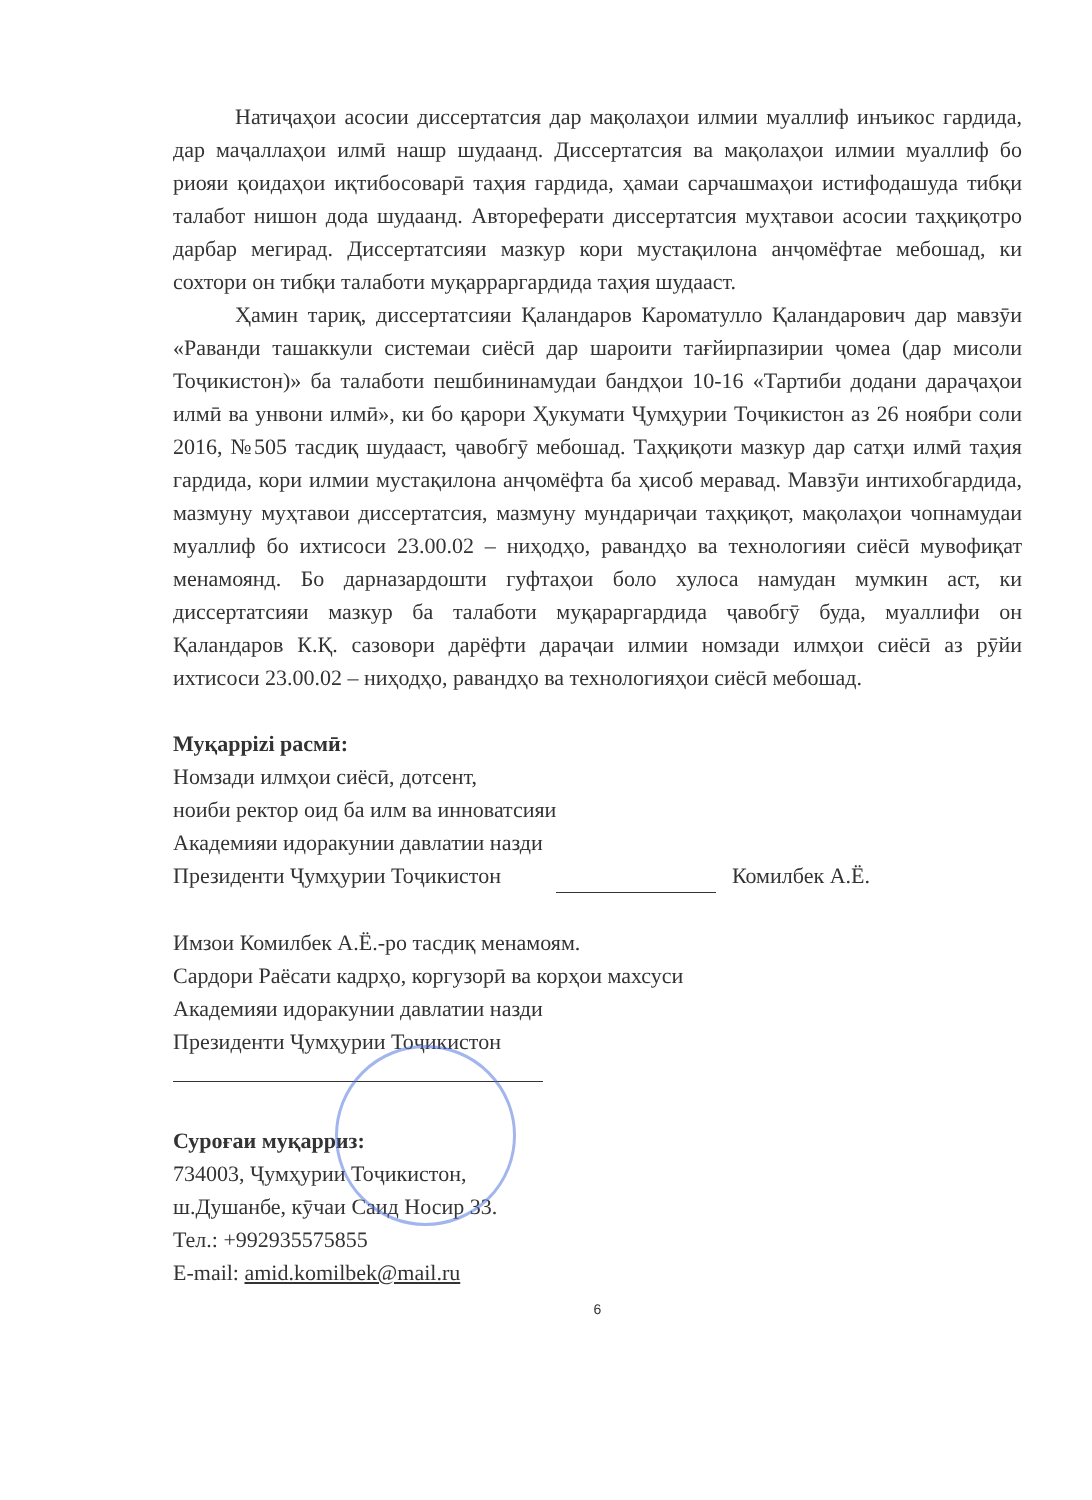Натиҷаҳои асосии диссертатсия дар мақолаҳои илмии муаллиф инъикос гардида, дар маҷаллаҳои илмӣ нашр шудаанд. Диссертатсия ва мақолаҳои илмии муаллиф бо риояи қоидаҳои иқтибосоварӣ таҳия гардида, ҳамаи сарчашмаҳои истифодашуда тибқи талабот нишон дода шудаанд. Автореферати диссертатсия муҳтавои асосии таҳқиқотро дарбар мегирад. Диссертатсияи мазкур кори мустақилона анҷомёфтае мебошад, ки сохтори он тибқи талаботи муқарраргардида таҳия шудааст.
Ҳамин тариқ, диссертатсияи Қаландаров Кароматулло Қаландарович дар мавзӯи «Раванди ташаккули системаи сиёсӣ дар шароити тағйирпазирии ҷомеа (дар мисоли Тоҷикистон)» ба талаботи пешбининамудаи бандҳои 10-16 «Тартиби додани дараҷаҳои илмӣ ва унвони илмӣ», ки бо қарори Ҳукумати Ҷумҳурии Тоҷикистон аз 26 ноябри соли 2016, №505 тасдиқ шудааст, ҷавобгӯ мебошад. Таҳқиқоти мазкур дар сатҳи илмӣ таҳия гардида, кори илмии мустақилона анҷомёфта ба ҳисоб меравад. Мавзӯи интихобгардида, мазмуну муҳтавои диссертатсия, мазмуну мундариҷаи таҳқиқот, мақолаҳои чопнамудаи муаллиф бо ихтисоси 23.00.02 – ниҳодҳо, равандҳо ва технологияи сиёсӣ мувофиқат менамоянд. Бо дарназардошти гуфтаҳои боло хулоса намудан мумкин аст, ки диссертатсияи мазкур ба талаботи муқараргардида ҷавобгӯ буда, муаллифи он Қаландаров К.Қ. сазовори дарёфти дараҷаи илмии номзади илмҳои сиёсӣ аз рӯйи ихтисоси 23.00.02 – ниҳодҳо, равандҳо ва технологияҳои сиёсӣ мебошад.
Муқаррizi расмӣ:
Номзади илмҳои сиёсӣ, дотсент,
ноиби ректор оид ба илм ва инноватсияи
Академияи идоракунии давлатии назди
Президенти Ҷумҳурии Тоҷикистон Комилбек А.Ё.
Имзои Комилбек А.Ё.-ро тасдиқ менамоям.
Сардори Раёсати кадрҳо, коргузорӣ ва корҳои махсуси
Академияи идоракунии давлатии назди
Президенти Ҷумҳурии Тоҷикистон
Суроғаи муқарриз:
734003, Ҷумҳурии Тоҷикистон,
ш.Душанбе, кӯчаи Саид Носир 33.
Тел.: +992935575855
E-mail: amid.komilbek@mail.ru
6